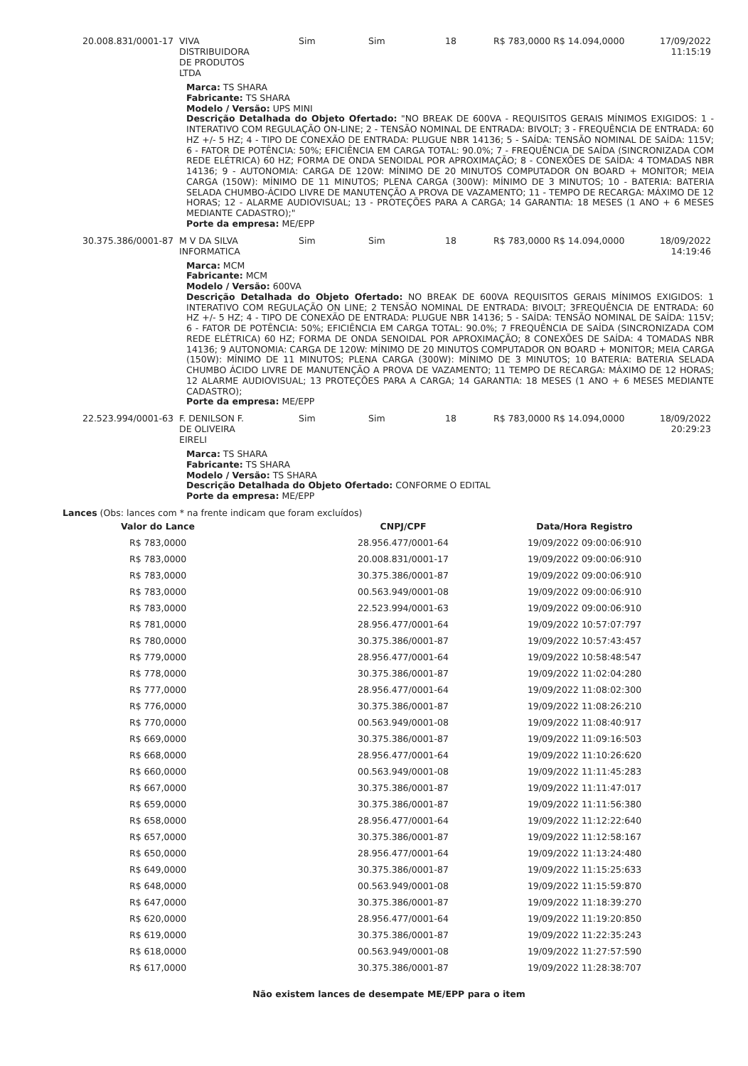| 20.008.831/0001-17 | VIVA DISTRIBUIDORA DE PRODUTOS LTDA | Sim | Sim | 18 | R$ 783,0000 R$ 14.094,0000 | 17/09/2022 11:15:19 |
Marca: TS SHARA
Fabricante: TS SHARA
Modelo / Versão: UPS MINI
Descrição Detalhada do Objeto Ofertado: "NO BREAK DE 600VA - REQUISITOS GERAIS MÍNIMOS EXIGIDOS: 1 - INTERATIVO COM REGULAÇÃO ON-LINE; 2 - TENSÃO NOMINAL DE ENTRADA: BIVOLT; 3 - FREQUÊNCIA DE ENTRADA: 60 HZ +/- 5 HZ; 4 - TIPO DE CONEXÃO DE ENTRADA: PLUGUE NBR 14136; 5 - SAÍDA: TENSÃO NOMINAL DE SAÍDA: 115V; 6 - FATOR DE POTÊNCIA: 50%; EFICIÊNCIA EM CARGA TOTAL: 90.0%; 7 - FREQUÊNCIA DE SAÍDA (SINCRONIZADA COM REDE ELÉTRICA) 60 HZ; FORMA DE ONDA SENOIDAL POR APROXIMAÇÃO; 8 - CONEXÕES DE SAÍDA: 4 TOMADAS NBR 14136; 9 - AUTONOMIA: CARGA DE 120W: MÍNIMO DE 20 MINUTOS COMPUTADOR ON BOARD + MONITOR; MEIA CARGA (150W): MÍNIMO DE 11 MINUTOS; PLENA CARGA (300W): MÍNIMO DE 3 MINUTOS; 10 - BATERIA: BATERIA SELADA CHUMBO-ÁCIDO LIVRE DE MANUTENÇÃO A PROVA DE VAZAMENTO; 11 - TEMPO DE RECARGA: MÁXIMO DE 12 HORAS; 12 - ALARME AUDIOVISUAL; 13 - PROTEÇÕES PARA A CARGA; 14 GARANTIA: 18 MESES (1 ANO + 6 MESES MEDIANTE CADASTRO);"
Porte da empresa: ME/EPP
| 30.375.386/0001-87 | M V DA SILVA INFORMATICA | Sim | Sim | 18 | R$ 783,0000 R$ 14.094,0000 | 18/09/2022 14:19:46 |
Marca: MCM
Fabricante: MCM
Modelo / Versão: 600VA
Descrição Detalhada do Objeto Ofertado: NO BREAK DE 600VA REQUISITOS GERAIS MÍNIMOS EXIGIDOS: 1 INTERATIVO COM REGULAÇÃO ON LINE; 2 TENSÃO NOMINAL DE ENTRADA: BIVOLT; 3FREQUÊNCIA DE ENTRADA: 60 HZ +/- 5 HZ; 4 - TIPO DE CONEXÃO DE ENTRADA: PLUGUE NBR 14136; 5 - SAÍDA: TENSÃO NOMINAL DE SAÍDA: 115V; 6 - FATOR DE POTÊNCIA: 50%; EFICIÊNCIA EM CARGA TOTAL: 90.0%; 7 FREQUÊNCIA DE SAÍDA (SINCRONIZADA COM REDE ELÉTRICA) 60 HZ; FORMA DE ONDA SENOIDAL POR APROXIMAÇÃO; 8 CONEXÕES DE SAÍDA: 4 TOMADAS NBR 14136; 9 AUTONOMIA: CARGA DE 120W: MÍNIMO DE 20 MINUTOS COMPUTADOR ON BOARD + MONITOR; MEIA CARGA (150W): MÍNIMO DE 11 MINUTOS; PLENA CARGA (300W): MÍNIMO DE 3 MINUTOS; 10 BATERIA: BATERIA SELADA CHUMBO ÁCIDO LIVRE DE MANUTENÇÃO A PROVA DE VAZAMENTO; 11 TEMPO DE RECARGA: MÁXIMO DE 12 HORAS; 12 ALARME AUDIOVISUAL; 13 PROTEÇÕES PARA A CARGA; 14 GARANTIA: 18 MESES (1 ANO + 6 MESES MEDIANTE CADASTRO);
Porte da empresa: ME/EPP
| 22.523.994/0001-63 | F. DENILSON F. DE OLIVEIRA EIRELI | Sim | Sim | 18 | R$ 783,0000 R$ 14.094,0000 | 18/09/2022 20:29:23 |
Marca: TS SHARA
Fabricante: TS SHARA
Modelo / Versão: TS SHARA
Descrição Detalhada do Objeto Ofertado: CONFORME O EDITAL
Porte da empresa: ME/EPP
Lances (Obs: lances com * na frente indicam que foram excluídos)
| Valor do Lance | CNPJ/CPF | Data/Hora Registro |
| --- | --- | --- |
| R$ 783,0000 | 28.956.477/0001-64 | 19/09/2022 09:00:06:910 |
| R$ 783,0000 | 20.008.831/0001-17 | 19/09/2022 09:00:06:910 |
| R$ 783,0000 | 30.375.386/0001-87 | 19/09/2022 09:00:06:910 |
| R$ 783,0000 | 00.563.949/0001-08 | 19/09/2022 09:00:06:910 |
| R$ 783,0000 | 22.523.994/0001-63 | 19/09/2022 09:00:06:910 |
| R$ 781,0000 | 28.956.477/0001-64 | 19/09/2022 10:57:07:797 |
| R$ 780,0000 | 30.375.386/0001-87 | 19/09/2022 10:57:43:457 |
| R$ 779,0000 | 28.956.477/0001-64 | 19/09/2022 10:58:48:547 |
| R$ 778,0000 | 30.375.386/0001-87 | 19/09/2022 11:02:04:280 |
| R$ 777,0000 | 28.956.477/0001-64 | 19/09/2022 11:08:02:300 |
| R$ 776,0000 | 30.375.386/0001-87 | 19/09/2022 11:08:26:210 |
| R$ 770,0000 | 00.563.949/0001-08 | 19/09/2022 11:08:40:917 |
| R$ 669,0000 | 30.375.386/0001-87 | 19/09/2022 11:09:16:503 |
| R$ 668,0000 | 28.956.477/0001-64 | 19/09/2022 11:10:26:620 |
| R$ 660,0000 | 00.563.949/0001-08 | 19/09/2022 11:11:45:283 |
| R$ 667,0000 | 30.375.386/0001-87 | 19/09/2022 11:11:47:017 |
| R$ 659,0000 | 30.375.386/0001-87 | 19/09/2022 11:11:56:380 |
| R$ 658,0000 | 28.956.477/0001-64 | 19/09/2022 11:12:22:640 |
| R$ 657,0000 | 30.375.386/0001-87 | 19/09/2022 11:12:58:167 |
| R$ 650,0000 | 28.956.477/0001-64 | 19/09/2022 11:13:24:480 |
| R$ 649,0000 | 30.375.386/0001-87 | 19/09/2022 11:15:25:633 |
| R$ 648,0000 | 00.563.949/0001-08 | 19/09/2022 11:15:59:870 |
| R$ 647,0000 | 30.375.386/0001-87 | 19/09/2022 11:18:39:270 |
| R$ 620,0000 | 28.956.477/0001-64 | 19/09/2022 11:19:20:850 |
| R$ 619,0000 | 30.375.386/0001-87 | 19/09/2022 11:22:35:243 |
| R$ 618,0000 | 00.563.949/0001-08 | 19/09/2022 11:27:57:590 |
| R$ 617,0000 | 30.375.386/0001-87 | 19/09/2022 11:28:38:707 |
Não existem lances de desempate ME/EPP para o item